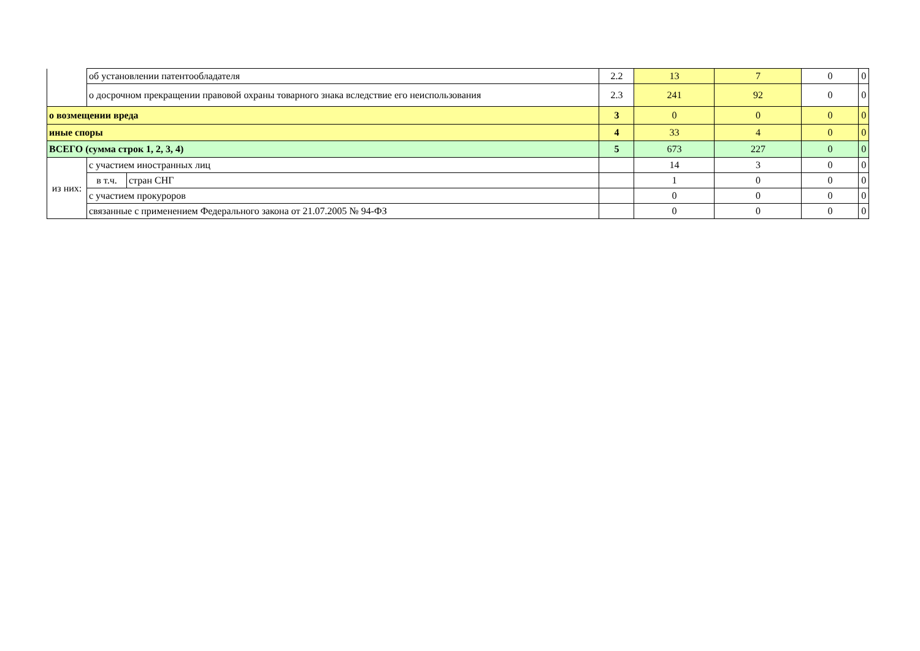| | об установлении патентообладателя | | 2.2 | 13 | 7 | 0 | 0 |
| | о досрочном прекращении правовой охраны товарного знака вследствие его неиспользования | | 2.3 | 241 | 92 | 0 | 0 |
| о возмещении вреда | | | 3 | 0 | 0 | 0 | 0 |
| иные споры | | | 4 | 33 | 4 | 0 | 0 |
| ВСЕГО (сумма строк 1, 2, 3, 4) | | | 5 | 673 | 227 | 0 | 0 |
| из них: | с участием иностранных лиц | | | 14 | 3 | 0 | 0 |
| | в т.ч. | стран СНГ | | 1 | 0 | 0 | 0 |
| | с участием прокуроров | | | 0 | 0 | 0 | 0 |
| | связанные с применением Федерального закона от 21.07.2005 № 94-ФЗ | | | 0 | 0 | 0 | 0 |